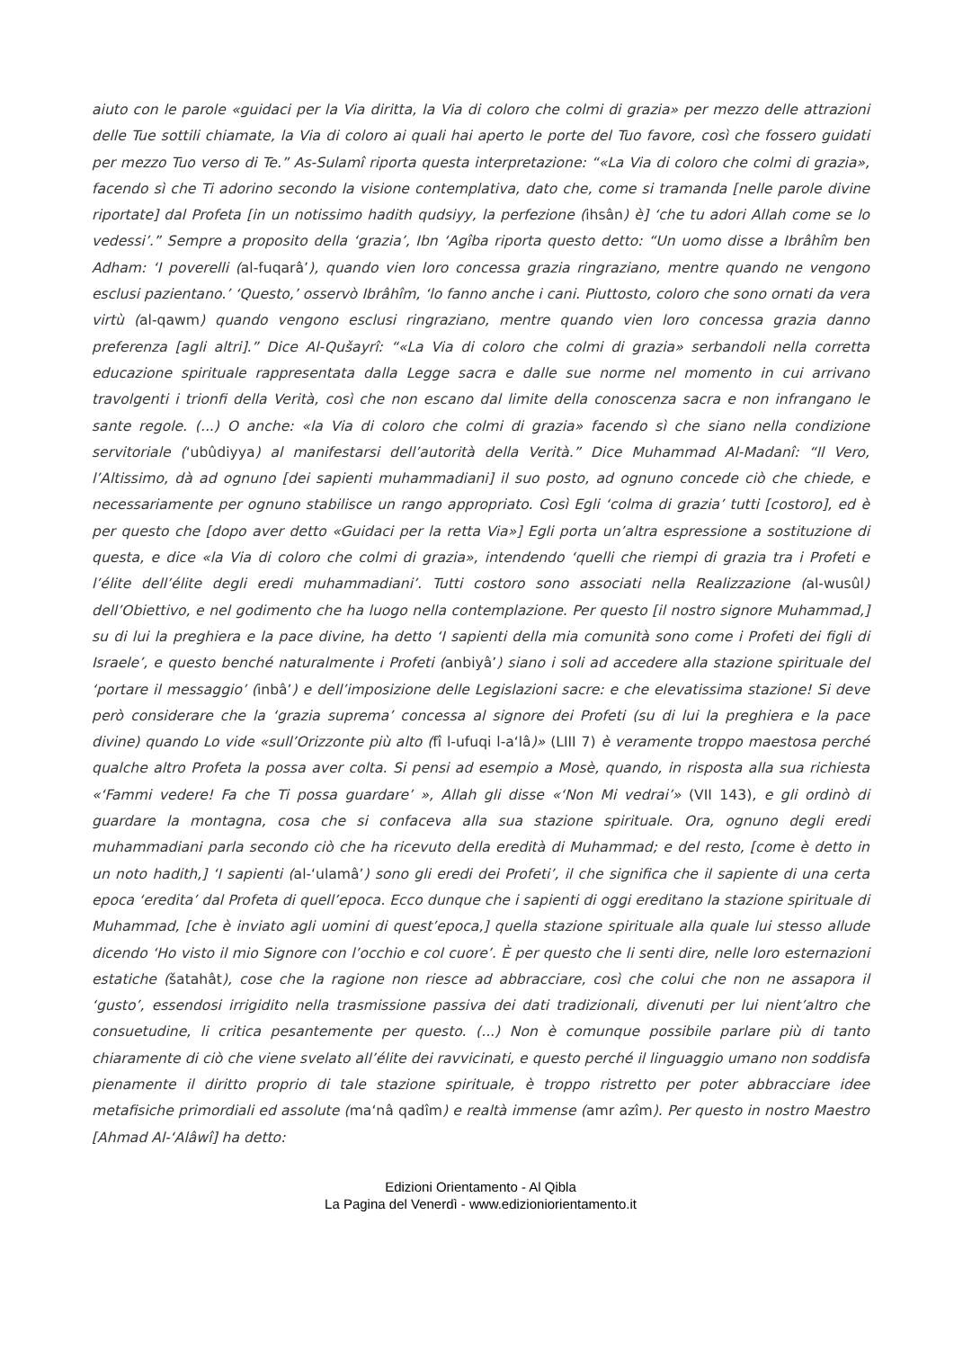aiuto con le parole «guidaci per la Via diritta, la Via di coloro che colmi di grazia» per mezzo delle attrazioni delle Tue sottili chiamate, la Via di coloro ai quali hai aperto le porte del Tuo favore, così che fossero guidati per mezzo Tuo verso di Te.” As-Sulamî riporta questa interpretazione: “«La Via di coloro che colmi di grazia», facendo sì che Ti adorino secondo la visione contemplativa, dato che, come si tramanda [nelle parole divine riportate] dal Profeta [in un notissimo hadith qudsiyy, la perfezione (ihsân) è] ‘che tu adori Allah come se lo vedessi’.” Sempre a proposito della ‘grazia’, Ibn ‘Agîba riporta questo detto: “Un uomo disse a Ibrâhîm ben Adham: ‘I poverelli (al-fuqarâ’), quando vien loro concessa grazia ringraziano, mentre quando ne vengono esclusi pazientano.’ ‘Questo,’ osservò Ibrâhîm, ‘lo fanno anche i cani. Piuttosto, coloro che sono ornati da vera virtù (al-qawm) quando vengono esclusi ringraziano, mentre quando vien loro concessa grazia danno preferenza [agli altri].” Dice Al-Qušayrî: “«La Via di coloro che colmi di grazia» serbandoli nella corretta educazione spirituale rappresentata dalla Legge sacra e dalle sue norme nel momento in cui arrivano travolgenti i trionfi della Verità, così che non escano dal limite della conoscenza sacra e non infrangano le sante regole. (...) O anche: «la Via di coloro che colmi di grazia» facendo sì che siano nella condizione servitoriale (‘ubûdiyya) al manifestarsi dell’autorità della Verità.” Dice Muhammad Al-Madanî: “Il Vero, l’Altissimo, dà ad ognuno [dei sapienti muhammadiani] il suo posto, ad ognuno concede ciò che chiede, e necessariamente per ognuno stabilisce un rango appropriato. Così Egli ‘colma di grazia’ tutti [costoro], ed è per questo che [dopo aver detto «Guidaci per la retta Via»] Egli porta un’altra espressione a sostituzione di questa, e dice «la Via di coloro che colmi di grazia», intendendo ‘quelli che riempi di grazia tra i Profeti e l’élite dell’élite degli eredi muhammadiani’. Tutti costoro sono associati nella Realizzazione (al-wusûl) dell’Obiettivo, e nel godimento che ha luogo nella contemplazione. Per questo [il nostro signore Muhammad,] su di lui la preghiera e la pace divine, ha detto ‘I sapienti della mia comunità sono come i Profeti dei figli di Israele’, e questo benché naturalmente i Profeti (anbiyâ’) siano i soli ad accedere alla stazione spirituale del ‘portare il messaggio’ (inbâ’) e dell’imposizione delle Legislazioni sacre: e che elevatissima stazione! Si deve però considerare che la ‘grazia suprema’ concessa al signore dei Profeti (su di lui la preghiera e la pace divine) quando Lo vide «sull’Orizzonte più alto (fî l-ufuqi l-a‘lâ)» (LIII 7) è veramente troppo maestosa perché qualche altro Profeta la possa aver colta. Si pensi ad esempio a Mosè, quando, in risposta alla sua richiesta «‘Fammi vedere! Fa che Ti possa guardare’ », Allah gli disse «‘Non Mi vedrai’» (VII 143), e gli ordinò di guardare la montagna, cosa che si confaceva alla sua stazione spirituale. Ora, ognuno degli eredi muhammadiani parla secondo ciò che ha ricevuto della eredità di Muhammad; e del resto, [come è detto in un noto hadith,] ‘I sapienti (al-‘ulamâ’) sono gli eredi dei Profeti’, il che significa che il sapiente di una certa epoca ‘eredita’ dal Profeta di quell’epoca. Ecco dunque che i sapienti di oggi ereditano la stazione spirituale di Muhammad, [che è inviato agli uomini di quest’epoca,] quella stazione spirituale alla quale lui stesso allude dicendo ‘Ho visto il mio Signore con l’occhio e col cuore’. È per questo che li senti dire, nelle loro esternazioni estatiche (šatahât), cose che la ragione non riesce ad abbracciare, così che colui che non ne assapora il ‘gusto’, essendosi irrigidito nella trasmissione passiva dei dati tradizionali, divenuti per lui nient’altro che consuetudine, li critica pesantemente per questo. (...) Non è comunque possibile parlare più di tanto chiaramente di ciò che viene svelato all’élite dei ravvicinati, e questo perché il linguaggio umano non soddisfa pienamente il diritto proprio di tale stazione spirituale, è troppo ristretto per poter abbracciare idee metafisiche primordiali ed assolute (ma‘nâ qadîm) e realtà immense (amr azîm). Per questo in nostro Maestro [Ahmad Al-‘Alâwî] ha detto:
Edizioni Orientamento - Al Qibla
La Pagina del Venerdì - www.edizioniorientamento.it